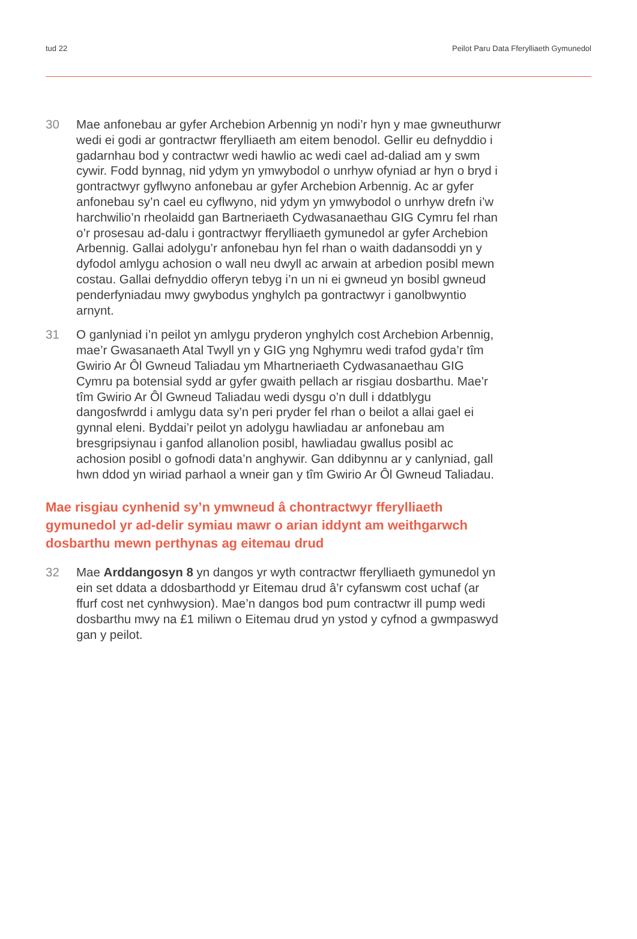tud 22 Peilot Paru Data Fferylliaeth Gymunedol
30 Mae anfonebau ar gyfer Archebion Arbennig yn nodi’r hyn y mae gwneuthurwr wedi ei godi ar gontractwr fferylliaeth am eitem benodol. Gellir eu defnyddio i gadarnhau bod y contractwr wedi hawlio ac wedi cael ad-daliad am y swm cywir. Fodd bynnag, nid ydym yn ymwybodol o unrhyw ofyniad ar hyn o bryd i gontractwyr gyflwyno anfonebau ar gyfer Archebion Arbennig. Ac ar gyfer anfonebau sy’n cael eu cyflwyno, nid ydym yn ymwybodol o unrhyw drefn i’w harchwilio’n rheolaidd gan Bartneriaeth Cydwasanaethau GIG Cymru fel rhan o’r prosesau ad-dalu i gontractwyr fferylliaeth gymunedol ar gyfer Archebion Arbennig. Gallai adolygu’r anfonebau hyn fel rhan o waith dadansoddi yn y dyfodol amlygu achosion o wall neu dwyll ac arwain at arbedion posibl mewn costau. Gallai defnyddio offeryn tebyg i’n un ni ei gwneud yn bosibl gwneud penderfyniadau mwy gwybodus ynghylch pa gontractwyr i ganolbwyntio arnynt.
31 O ganlyniad i’n peilot yn amlygu pryderon ynghylch cost Archebion Arbennig, mae’r Gwasanaeth Atal Twyll yn y GIG yng Nghymru wedi trafod gyda’r tîm Gwirio Ar Ôl Gwneud Taliadau ym Mhartneriaeth Cydwasanaethau GIG Cymru pa botensial sydd ar gyfer gwaith pellach ar risgiau dosbarthu. Mae’r tîm Gwirio Ar Ôl Gwneud Taliadau wedi dysgu o’n dull i ddatblygu dangosfwrdd i amlygu data sy’n peri pryder fel rhan o beilot a allai gael ei gynnal eleni. Byddai’r peilot yn adolygu hawliadau ar anfonebau am bresgripsiynau i ganfod allanolion posibl, hawliadau gwallus posibl ac achosion posibl o gofnodi data’n anghywir. Gan ddibynnu ar y canlyniad, gall hwn ddod yn wiriad parhaol a wneir gan y tîm Gwirio Ar Ôl Gwneud Taliadau.
Mae risgiau cynhenid sy’n ymwneud â chontractwyr fferylliaeth gymunedol yr ad-delir symiau mawr o arian iddynt am weithgarwch dosbarthu mewn perthynas ag eitemau drud
32 Mae Arddangosyn 8 yn dangos yr wyth contractwr fferylliaeth gymunedol yn ein set ddata a ddosbarthodd yr Eitemau drud â’r cyfanswm cost uchaf (ar ffurf cost net cynhwysion). Mae’n dangos bod pum contractwr ill pump wedi dosbarthu mwy na £1 miliwn o Eitemau drud yn ystod y cyfnod a gwmpaswyd gan y peilot.